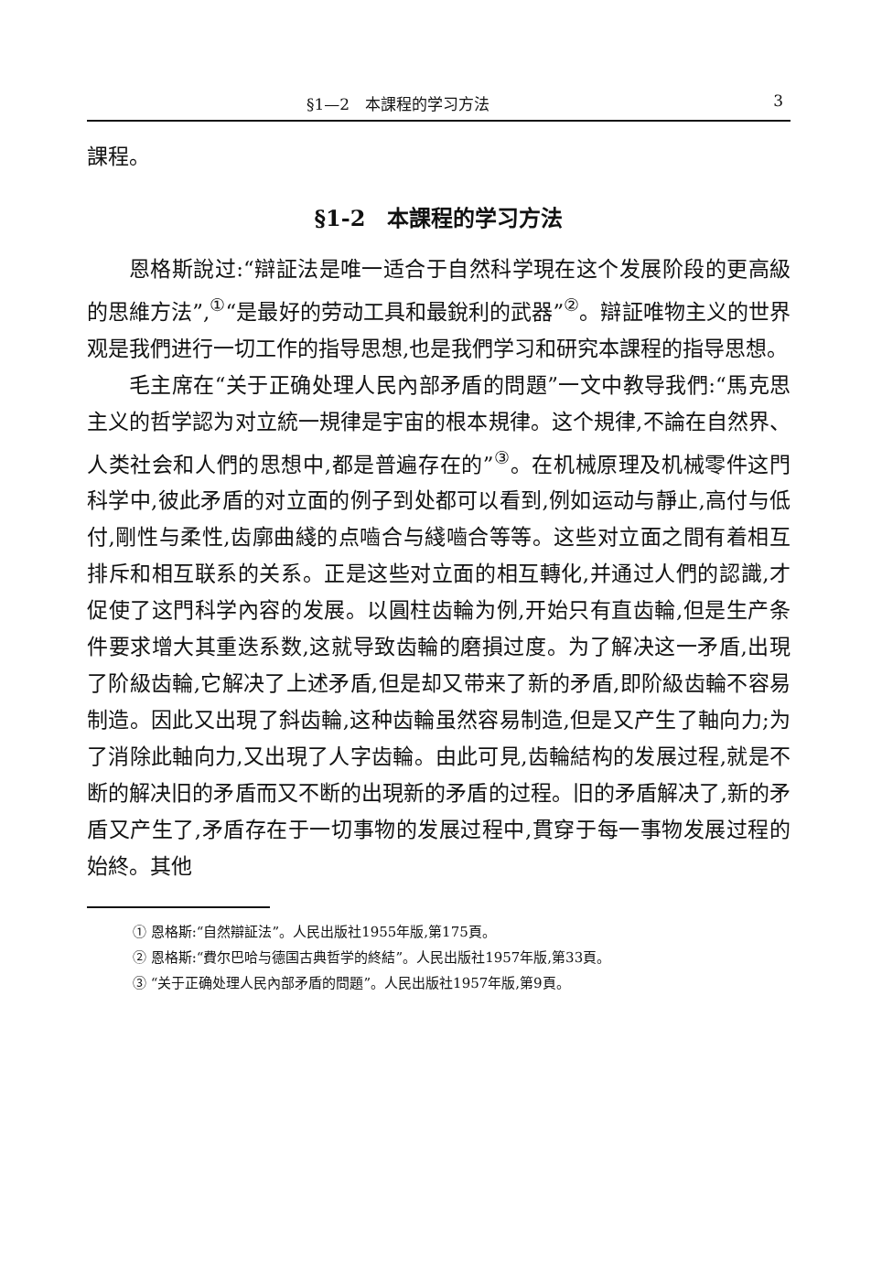§1—2　本課程的学习方法 3
課程。
§1-2　本課程的学习方法
恩格斯說过:“辯証法是唯一适合于自然科学現在这个发展阶段的更高級的思維方法”,<sup>①</sup>“是最好的劳动工具和最銳利的武器”<sup>②</sup>。辯証唯物主义的世界观是我們进行一切工作的指导思想,也是我們学习和研究本課程的指导思想。
毛主席在“关于正确处理人民內部矛盾的問題”一文中教导我們:“馬克思主义的哲学認为对立統一規律是宇宙的根本規律。这个規律,不論在自然界、人类社会和人們的思想中,都是普遍存在的”<sup>③</sup>。在机械原理及机械零件这門科学中,彼此矛盾的对立面的例子到处都可以看到,例如运动与靜止,高付与低付,剛性与柔性,齿廓曲綫的点嚙合与綫嚙合等等。这些对立面之間有着相互排斥和相互联系的关系。正是这些对立面的相互轉化,并通过人們的認識,才促使了这門科学內容的发展。以圓柱齿輪为例,开始只有直齿輪,但是生产条件要求增大其重迭系数,这就导致齿輪的磨損过度。为了解决这一矛盾,出現了阶級齿輪,它解决了上述矛盾,但是却又带来了新的矛盾,即阶級齿輪不容易制造。因此又出現了斜齿輪,这种齿輪虽然容易制造,但是又产生了軸向力;为了消除此軸向力,又出現了人字齿輪。由此可見,齿輪結构的发展过程,就是不断的解决旧的矛盾而又不断的出現新的矛盾的过程。旧的矛盾解决了,新的矛盾又产生了,矛盾存在于一切事物的发展过程中,貫穿于每一事物发展过程的始終。其他
① 恩格斯:“自然辯証法”。人民出版社1955年版,第175頁。
② 恩格斯:“費尔巴哈与德国古典哲学的終結”。人民出版社1957年版,第33頁。
③ “关于正确处理人民內部矛盾的問題”。人民出版社1957年版,第9頁。